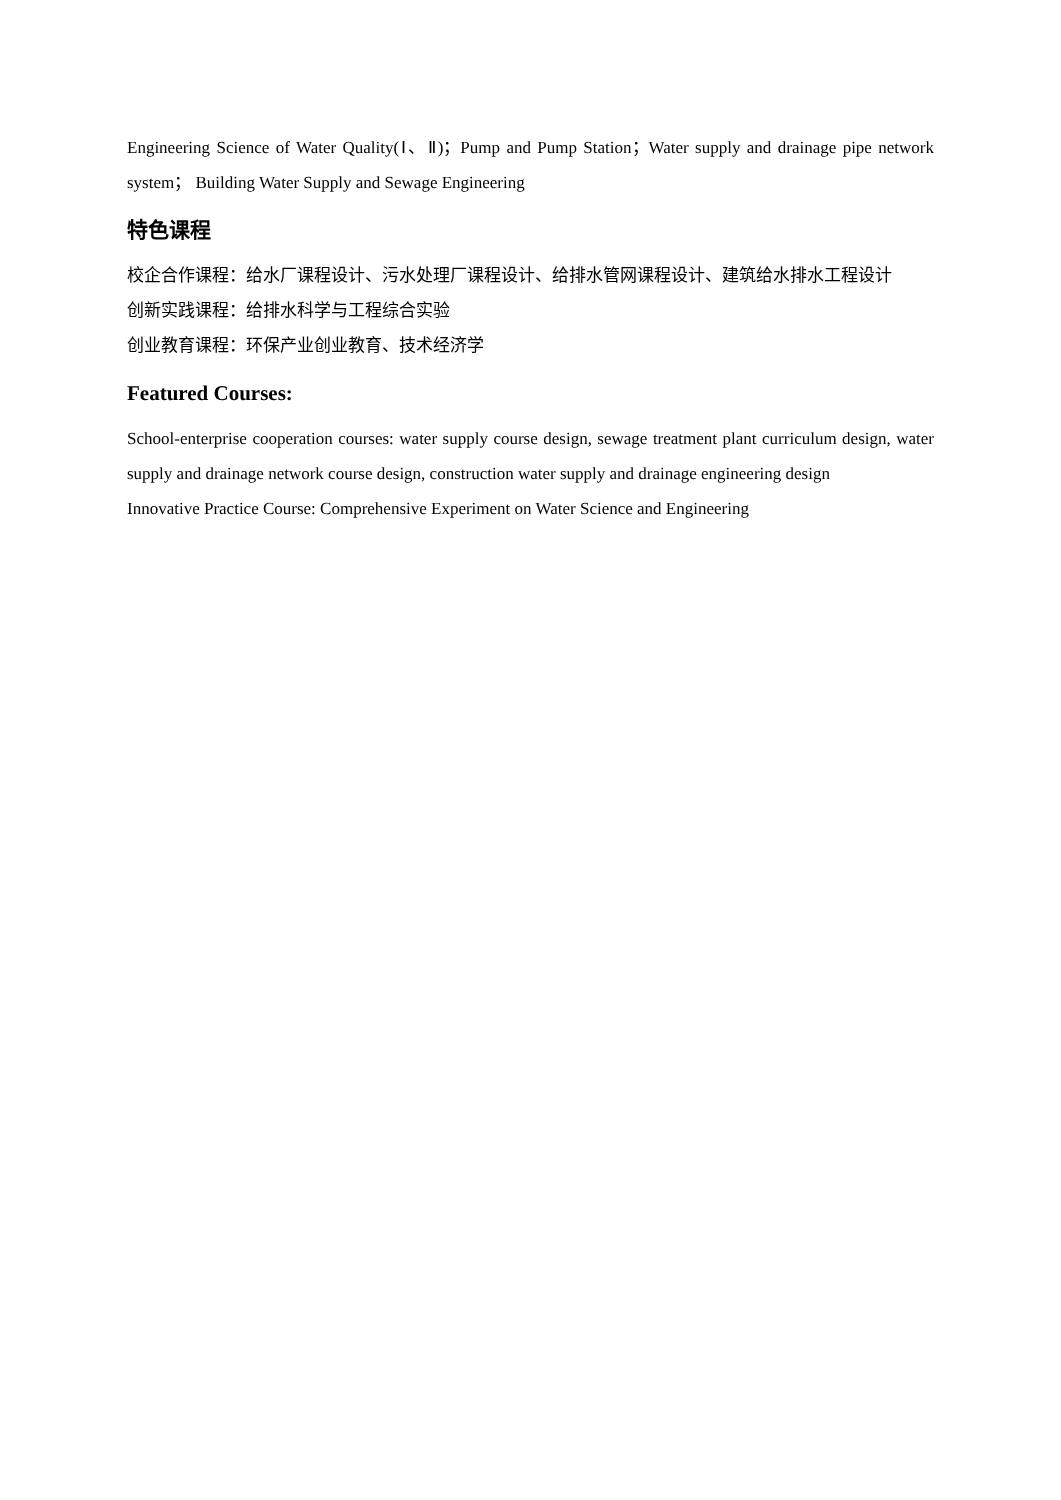Engineering Science of Water Quality(Ⅰ、Ⅱ)；Pump and Pump Station；Water supply and drainage pipe network system； Building Water Supply and Sewage Engineering
特色课程
校企合作课程：给水厂课程设计、污水处理厂课程设计、给排水管网课程设计、建筑给水排水工程设计
创新实践课程：给排水科学与工程综合实验
创业教育课程：环保产业创业教育、技术经济学
Featured Courses:
School-enterprise cooperation courses: water supply course design, sewage treatment plant curriculum design, water supply and drainage network course design, construction water supply and drainage engineering design
Innovative Practice Course: Comprehensive Experiment on Water Science and Engineering